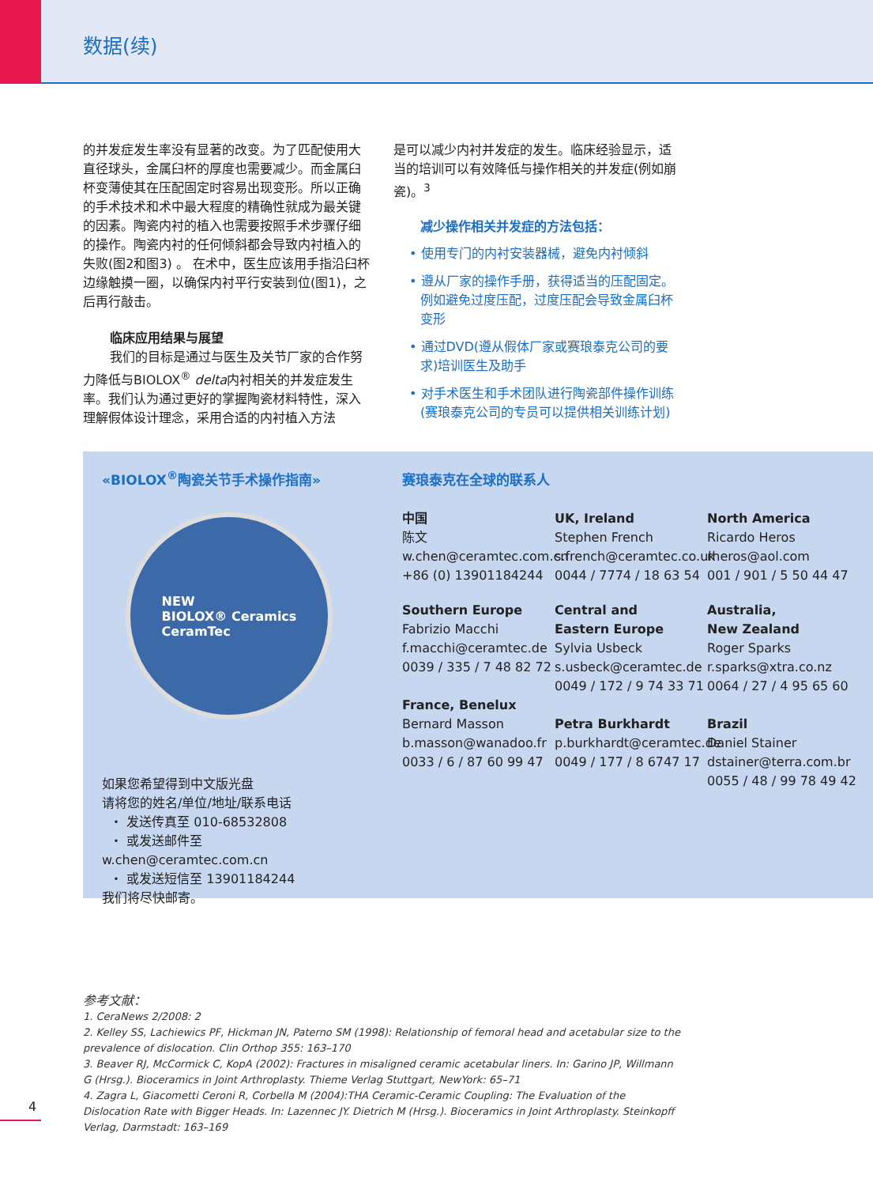数据(续)
的并发症发生率没有显著的改变。为了匹配使用大直径球头，金属臼杯的厚度也需要减少。而金属臼杯变薄使其在压配固定时容易出现变形。所以正确的手术技术和术中最大程度的精确性就成为最关键的因素。陶瓷内衬的植入也需要按照手术步骤仔细的操作。陶瓷内衬的任何倾斜都会导致内衬植入的失败(图2和图3) 。 在术中，医生应该用手指沿臼杯边缘触摸一圈，以确保内衬平行安装到位(图1)，之后再行敲击。
临床应用结果与展望
我们的目标是通过与医生及关节厂家的合作努力降低与BIOLOX<sup>®</sup> delta内衬相关的并发症发生率。我们认为通过更好的掌握陶瓷材料特性，深入理解假体设计理念，采用合适的内衬植入方法
是可以减少内衬并发症的发生。临床经验显示，适当的培训可以有效降低与操作相关的并发症(例如崩瓷)。<sup>3</sup>
减少操作相关并发症的方法包括：
• 使用专门的内衬安装器械，避免内衬倾斜
• 遵从厂家的操作手册，获得适当的压配固定。例如避免过度压配，过度压配会导致金属臼杯变形
• 通过DVD(遵从假体厂家或赛琅泰克公司的要求)培训医生及助手
• 对手术医生和手术团队进行陶瓷部件操作训练(赛琅泰克公司的专员可以提供相关训练计划)
«BIOLOX<sup>®</sup>陶瓷关节手术操作指南»
NEW
BIOLOX® Ceramics
CeramTec
如果您希望得到中文版光盘
请将您的姓名/单位/地址/联系电话
・ 发送传真至 010-68532808
・ 或发送邮件至 w.chen@ceramtec.com.cn
・ 或发送短信至 13901184244
我们将尽快邮寄。
赛琅泰克在全球的联系人
中国
陈文
w.chen@ceramtec.com.cn
+86 (0) 13901184244
UK, Ireland
Stephen French
s.french@ceramtec.co.uk
0044 / 7774 / 18 63 54
North America
Ricardo Heros
rheros@aol.com
001 / 901 / 5 50 44 47
Southern Europe
Fabrizio Macchi
f.macchi@ceramtec.de
0039 / 335 / 7 48 82 72
France, Benelux
Bernard Masson
b.masson@wanadoo.fr
0033 / 6 / 87 60 99 47
Central and
Eastern Europe
Sylvia Usbeck
s.usbeck@ceramtec.de
0049 / 172 / 9 74 33 71
Petra Burkhardt
p.burkhardt@ceramtec.de
0049 / 177 / 8 6747 17
Australia,
New Zealand
Roger Sparks
r.sparks@xtra.co.nz
0064 / 27 / 4 95 65 60
Brazil
Daniel Stainer
dstainer@terra.com.br
0055 / 48 / 99 78 49 42
参考文献：
1. CeraNews 2/2008: 2
2. Kelley SS, Lachiewics PF, Hickman JN, Paterno SM (1998): Relationship of femoral head and acetabular size to the prevalence of dislocation. Clin Orthop 355: 163–170
3. Beaver RJ, McCormick C, KopA (2002): Fractures in misaligned ceramic acetabular liners. In: Garino JP, Willmann G (Hrsg.). Bioceramics in Joint Arthroplasty. Thieme Verlag Stuttgart, NewYork: 65–71
4. Zagra L, Giacometti Ceroni R, Corbella M (2004):THA Ceramic-Ceramic Coupling: The Evaluation of the Dislocation Rate with Bigger Heads. In: Lazennec JY. Dietrich M (Hrsg.). Bioceramics in Joint Arthroplasty. Steinkopff Verlag, Darmstadt: 163–169
4